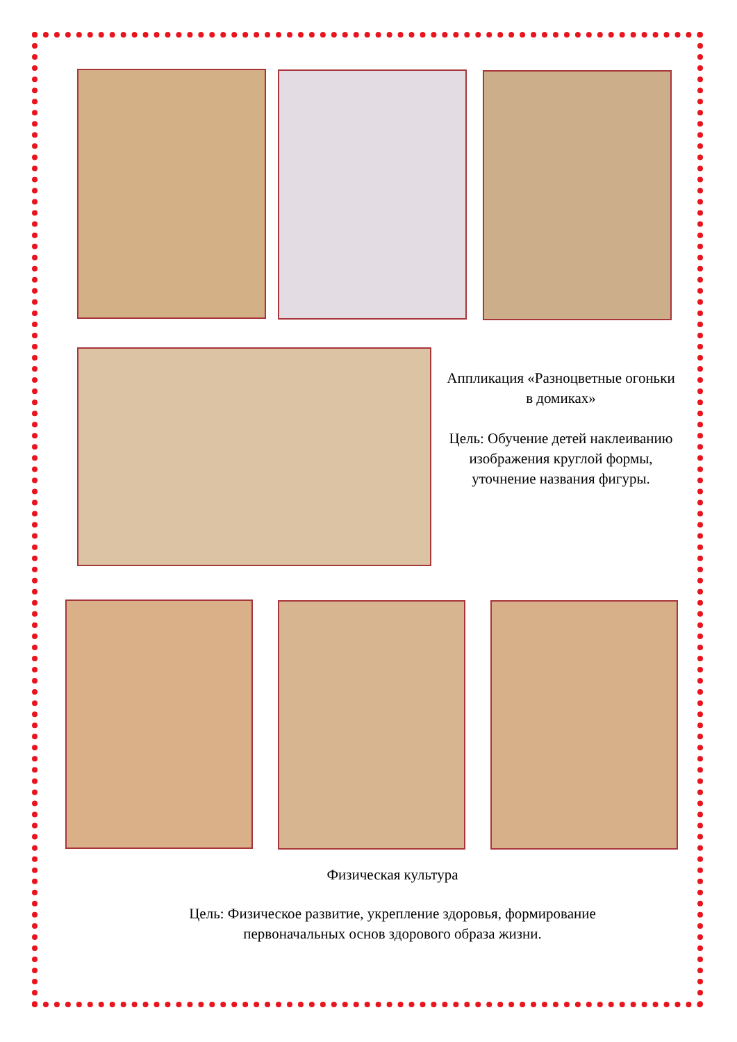Аппликация «Разноцветные огоньки в домиках»
Цель: Обучение детей наклеиванию изображения круглой формы, уточнение названия фигуры.
Физическая культура
Цель: Физическое развитие, укрепление здоровья, формирование
первоначальных основ здорового образа жизни.